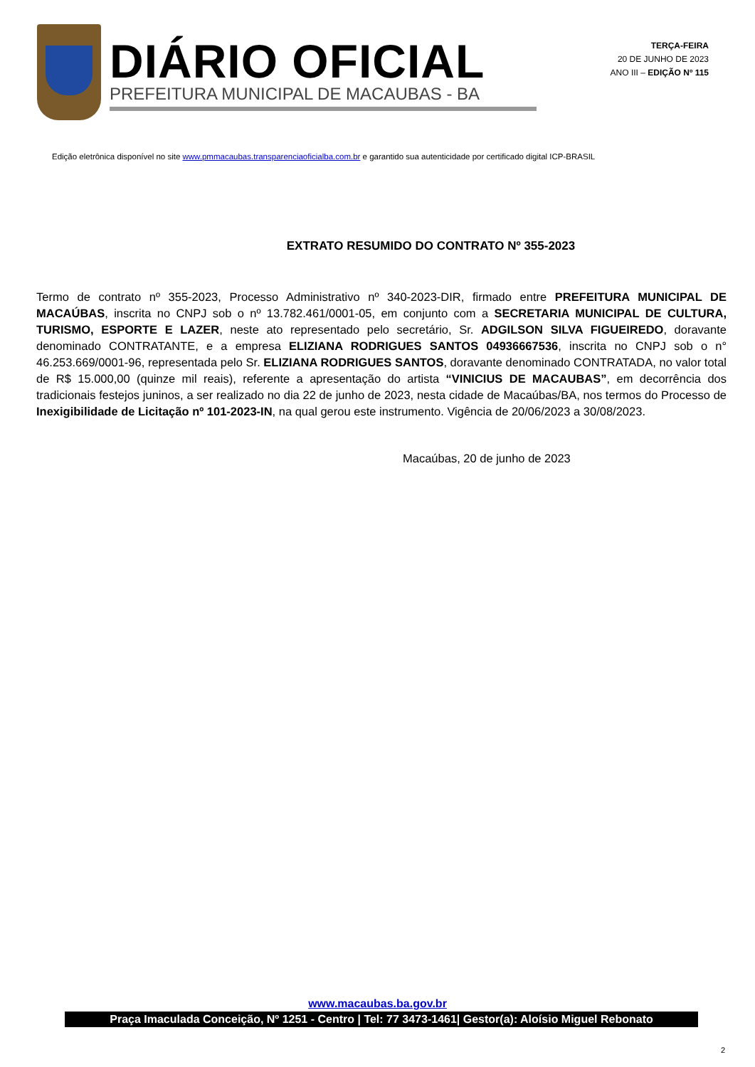DIÁRIO OFICIAL
PREFEITURA MUNICIPAL DE MACAUBAS - BA
TERÇA-FEIRA
20 DE JUNHO DE 2023
ANO III – EDIÇÃO Nº 115
Edição eletrônica disponível no site www.pmmacaubas.transparenciaoficialba.com.br e garantido sua autenticidade por certificado digital ICP-BRASIL
EXTRATO RESUMIDO DO CONTRATO Nº 355-2023
Termo de contrato nº 355-2023, Processo Administrativo nº 340-2023-DIR, firmado entre PREFEITURA MUNICIPAL DE MACAÚBAS, inscrita no CNPJ sob o nº 13.782.461/0001-05, em conjunto com a SECRETARIA MUNICIPAL DE CULTURA, TURISMO, ESPORTE E LAZER, neste ato representado pelo secretário, Sr. ADGILSON SILVA FIGUEIREDO, doravante denominado CONTRATANTE, e a empresa ELIZIANA RODRIGUES SANTOS 04936667536, inscrita no CNPJ sob o n° 46.253.669/0001-96, representada pelo Sr. ELIZIANA RODRIGUES SANTOS, doravante denominado CONTRATADA, no valor total de R$ 15.000,00 (quinze mil reais), referente a apresentação do artista “VINICIUS DE MACAUBAS”, em decorrência dos tradicionais festejos juninos, a ser realizado no dia 22 de junho de 2023, nesta cidade de Macaúbas/BA, nos termos do Processo de Inexigibilidade de Licitação nº 101-2023-IN, na qual gerou este instrumento. Vigência de 20/06/2023 a 30/08/2023.
Macaúbas, 20 de junho de 2023
www.macaubas.ba.gov.br
Praça Imaculada Conceição, Nº 1251 - Centro | Tel: 77 3473-1461| Gestor(a): Aloísio Miguel Rebonato
2